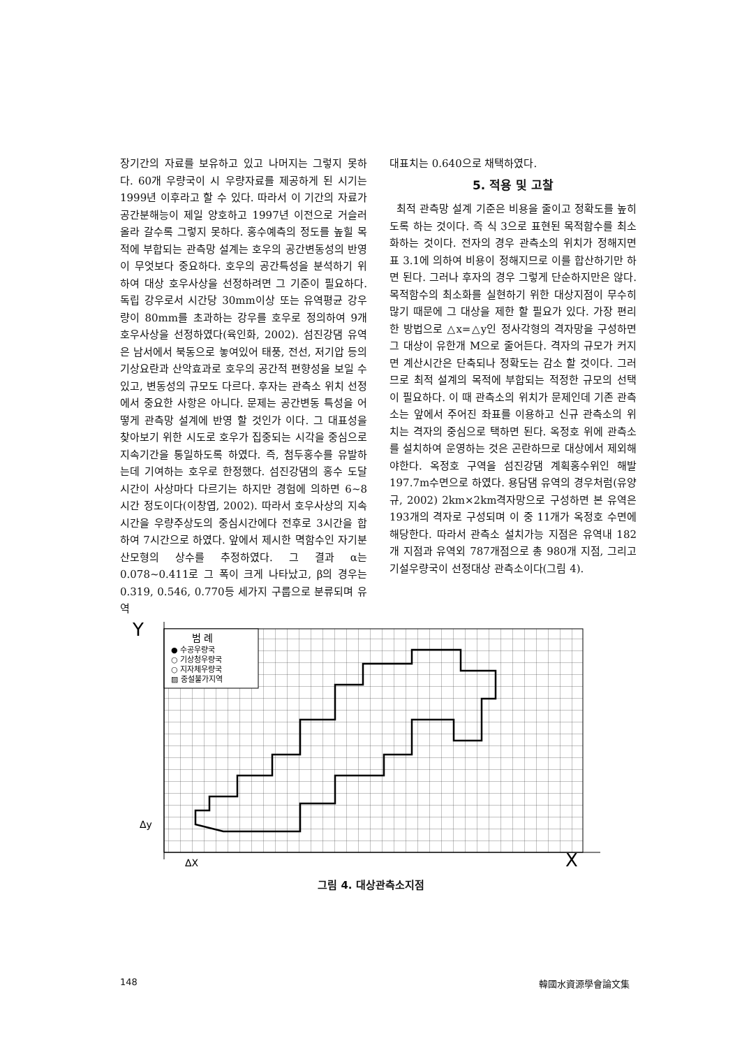장기간의 자료를 보유하고 있고 나머지는 그렇지 못하다. 60개 우량국이 시 우량자료를 제공하게 된 시기는 1999년 이후라고 할 수 있다. 따라서 이 기간의 자료가 공간분해능이 제일 양호하고 1997년 이전으로 거슬러 올라 갈수록 그렇지 못하다. 홍수예측의 정도를 높힐 목적에 부합되는 관측망 설계는 호우의 공간변동성의 반영이 무엇보다 중요하다. 호우의 공간특성을 분석하기 위하여 대상 호우사상을 선정하려면 그 기준이 필요하다. 독립 강우로서 시간당 30mm이상 또는 유역평균 강우량이 80mm를 초과하는 강우를 호우로 정의하여 9개 호우사상을 선정하였다(육인화, 2002). 섬진강댐 유역은 남서에서 북동으로 놓여있어 태풍, 전선, 저기압 등의 기상요란과 산악효과로 호우의 공간적 편향성을 보일 수 있고, 변동성의 규모도 다르다. 후자는 관측소 위치 선정에서 중요한 사항은 아니다. 문제는 공간변동 특성을 어떻게 관측망 설계에 반영 할 것인가 이다. 그 대표성을 찾아보기 위한 시도로 호우가 집중되는 시각을 중심으로 지속기간을 통일하도록 하였다. 즉, 첨두홍수를 유발하는데 기여하는 호우로 한정했다. 섬진강댐의 홍수 도달시간이 사상마다 다르기는 하지만 경험에 의하면 6~8시간 정도이다(이창엽, 2002). 따라서 호우사상의 지속시간을 우량주상도의 중심시간에다 전후로 3시간을 합하여 7시간으로 하였다. 앞에서 제시한 멱함수인 자기분산모형의 상수를 추정하였다. 그 결과 α는 0.078~0.411로 그 폭이 크게 나타났고, β의 경우는 0.319, 0.546, 0.770등 세가지 구룹으로 분류되며 유역
대표치는 0.640으로 채택하였다.
5. 적용 및 고찰
최적 관측망 설계 기준은 비용을 줄이고 정확도를 높히도록 하는 것이다. 즉 식 3으로 표현된 목적함수를 최소화하는 것이다. 전자의 경우 관측소의 위치가 정해지면 표 3.1에 의하여 비용이 정해지므로 이를 합산하기만 하면 된다. 그러나 후자의 경우 그렇게 단순하지만은 않다. 목적함수의 최소화를 실현하기 위한 대상지점이 무수히 많기 때문에 그 대상을 제한 할 필요가 있다. 가장 편리한 방법으로 △x=△y인 정사각형의 격자망을 구성하면 그 대상이 유한개 M으로 줄어든다. 격자의 규모가 커지면 계산시간은 단축되나 정확도는 감소 할 것이다. 그러므로 최적 설계의 목적에 부합되는 적정한 규모의 선택이 필요하다. 이 때 관측소의 위치가 문제인데 기존 관측소는 앞에서 주어진 좌표를 이용하고 신규 관측소의 위치는 격자의 중심으로 택하면 된다. 옥정호 위에 관측소를 설치하여 운영하는 것은 곤란하므로 대상에서 제외해야한다. 옥정호 구역을 섬진강댐 계획홍수위인 해발 197.7m수면으로 하였다. 용담댐 유역의 경우처럼(유양규, 2002) 2km×2km격자망으로 구성하면 본 유역은 193개의 격자로 구성되며 이 중 11개가 옥정호 수면에 해당한다. 따라서 관측소 설치가능 지점은 유역내 182개 지점과 유역외 787개점으로 총 980개 지점, 그리고 기설우량국이 선정대상 관측소이다(그림 4).
범 례
● 수공우량국
○ 기상청우량국
○ 지자체우량국
▨ 중설불가지역
Y
X
Δy
ΔX
그림 4. 대상관측소지점
148 韓國水資源學會論文集